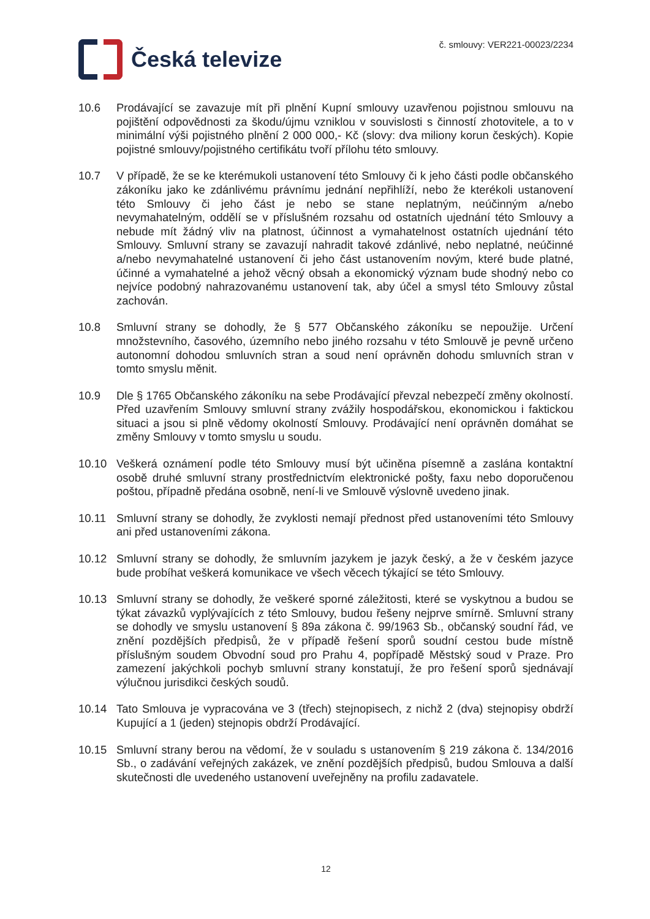Česká televize
č. smlouvy: VER221-00023/2234
10.6 Prodávající se zavazuje mít při plnění Kupní smlouvy uzavřenou pojistnou smlouvu na pojištění odpovědnosti za škodu/újmu vzniklou v souvislosti s činností zhotovitele, a to v minimální výši pojistného plnění 2 000 000,- Kč (slovy: dva miliony korun českých). Kopie pojistné smlouvy/pojistného certifikátu tvoří přílohu této smlouvy.
10.7 V případě, že se ke kterémukoli ustanovení této Smlouvy či k jeho části podle občanského zákoníku jako ke zdánlivému právnímu jednání nepřihlíží, nebo že kterékoli ustanovení této Smlouvy či jeho část je nebo se stane neplatným, neúčinným a/nebo nevymahatelným, oddělí se v příslušném rozsahu od ostatních ujednání této Smlouvy a nebude mít žádný vliv na platnost, účinnost a vymahatelnost ostatních ujednání této Smlouvy. Smluvní strany se zavazují nahradit takové zdánlivé, nebo neplatné, neúčinné a/nebo nevymahatelné ustanovení či jeho část ustanovením novým, které bude platné, účinné a vymahatelné a jehož věcný obsah a ekonomický význam bude shodný nebo co nejvíce podobný nahrazovanému ustanovení tak, aby účel a smysl této Smlouvy zůstal zachován.
10.8 Smluvní strany se dohodly, že § 577 Občanského zákoníku se nepoužije. Určení množstevního, časového, územního nebo jiného rozsahu v této Smlouvě je pevně určeno autonomní dohodou smluvních stran a soud není oprávněn dohodu smluvních stran v tomto smyslu měnit.
10.9 Dle § 1765 Občanského zákoníku na sebe Prodávající převzal nebezpečí změny okolností. Před uzavřením Smlouvy smluvní strany zvážily hospodářskou, ekonomickou i faktickou situaci a jsou si plně vědomy okolností Smlouvy. Prodávající není oprávněn domáhat se změny Smlouvy v tomto smyslu u soudu.
10.10 Veškerá oznámení podle této Smlouvy musí být učiněna písemně a zaslána kontaktní osobě druhé smluvní strany prostřednictvím elektronické pošty, faxu nebo doporučenou poštou, případně předána osobně, není-li ve Smlouvě výslovně uvedeno jinak.
10.11 Smluvní strany se dohodly, že zvyklosti nemají přednost před ustanoveními této Smlouvy ani před ustanoveními zákona.
10.12 Smluvní strany se dohodly, že smluvním jazykem je jazyk český, a že v českém jazyce bude probíhat veškerá komunikace ve všech věcech týkající se této Smlouvy.
10.13 Smluvní strany se dohodly, že veškeré sporné záležitosti, které se vyskytnou a budou se týkat závazků vyplývajících z této Smlouvy, budou řešeny nejprve smírně. Smluvní strany se dohodly ve smyslu ustanovení § 89a zákona č. 99/1963 Sb., občanský soudní řád, ve znění pozdějších předpisů, že v případě řešení sporů soudní cestou bude místně příslušným soudem Obvodní soud pro Prahu 4, popřípadě Městský soud v Praze. Pro zamezení jakýchkoli pochyb smluvní strany konstatují, že pro řešení sporů sjednávají výlučnou jurisdikci českých soudů.
10.14 Tato Smlouva je vypracována ve 3 (třech) stejnopisech, z nichž 2 (dva) stejnopisy obdrží Kupující a 1 (jeden) stejnopis obdrží Prodávající.
10.15 Smluvní strany berou na vědomí, že v souladu s ustanovením § 219 zákona č. 134/2016 Sb., o zadávání veřejných zakázek, ve znění pozdějších předpisů, budou Smlouva a další skutečnosti dle uvedeného ustanovení uveřejněny na profilu zadavatele.
12